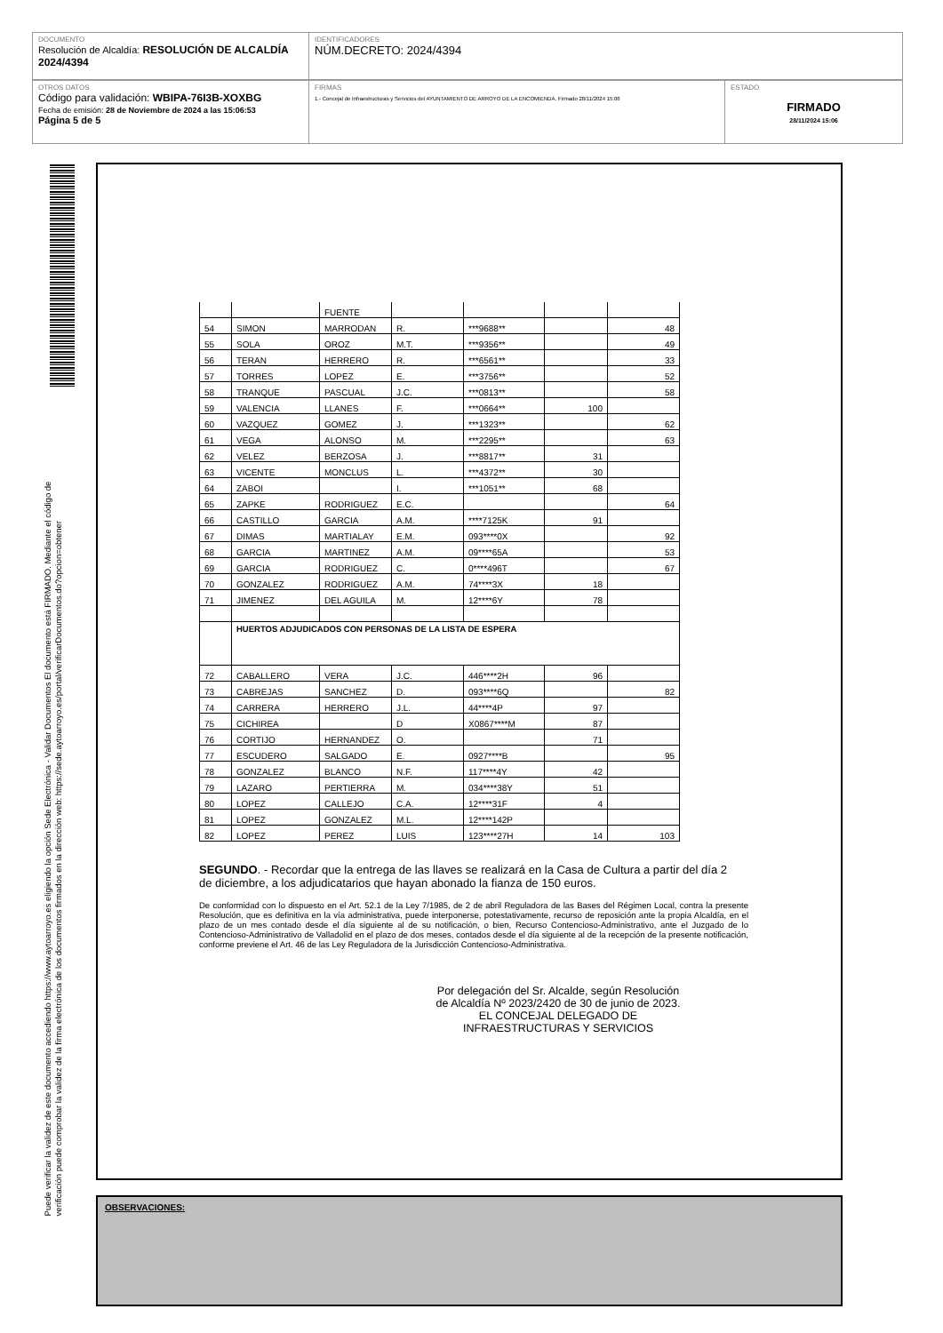DOCUMENTO
Resolución de Alcaldía: RESOLUCIÓN DE ALCALDÍA 2024/4394
IDENTIFICADORES
NÚM.DECRETO: 2024/4394
OTROS DATOS
Código para validación: WBIPA-76I3B-XOXBG
Fecha de emisión: 28 de Noviembre de 2024 a las 15:06:53
Página 5 de 5
FIRMAS
1.- Concejal de Infraestructuras y Servicios del AYUNTAMIENTO DE ARROYO DE LA ENCOMIENDA. Firmado 28/11/2024 15:06
ESTADO
FIRMADO
28/11/2024 15:06
Puede verificar la validez de este documento accediendo https://www.aytoarroyo.es eligiendo la opción Sede Electrónica - Validar Documentos El documento está FIRMADO. Mediante el código de
verificación puede comprobar la validez de la firma electrónica de los documentos firmados en la dirección web: https://sede.aytoarroyo.es/portal/verificarDocumentos.do?opcion=obtener
| | | FUENTE | | | | |
| 54 | SIMON | MARRODAN | R. | ***9688** | | 48 |
| 55 | SOLA | OROZ | M.T. | ***9356** | | 49 |
| 56 | TERAN | HERRERO | R. | ***6561** | | 33 |
| 57 | TORRES | LOPEZ | E. | ***3756** | | 52 |
| 58 | TRANQUE | PASCUAL | J.C. | ***0813** | | 58 |
| 59 | VALENCIA | LLANES | F. | ***0664** | 100 | |
| 60 | VAZQUEZ | GOMEZ | J. | ***1323** | | 62 |
| 61 | VEGA | ALONSO | M. | ***2295** | | 63 |
| 62 | VELEZ | BERZOSA | J. | ***8817** | 31 | |
| 63 | VICENTE | MONCLUS | L. | ***4372** | 30 | |
| 64 | ZABOI | | I. | ***1051** | 68 | |
| 65 | ZAPKE | RODRIGUEZ | E.C. | | | 64 |
| 66 | CASTILLO | GARCIA | A.M. | ****7125K | 91 | |
| 67 | DIMAS | MARTIALAY | E.M. | 093****0X | | 92 |
| 68 | GARCIA | MARTINEZ | A.M. | 09****65A | | 53 |
| 69 | GARCIA | RODRIGUEZ | C. | 0****496T | | 67 |
| 70 | GONZALEZ | RODRIGUEZ | A.M. | 74****3X | 18 | |
| 71 | JIMENEZ | DEL AGUILA | M. | 12****6Y | 78 | |
| | HUERTOS ADJUDICADOS CON PERSONAS DE LA LISTA DE ESPERA | | | | | |
| 72 | CABALLERO | VERA | J.C. | 446****2H | 96 | |
| 73 | CABREJAS | SANCHEZ | D. | 093****6Q | | 82 |
| 74 | CARRERA | HERRERO | J.L. | 44****4P | 97 | |
| 75 | CICHIREA | | D | X0867****M | 87 | |
| 76 | CORTIJO | HERNANDEZ | O. | | 71 | |
| 77 | ESCUDERO | SALGADO | E. | 0927****B | | 95 |
| 78 | GONZALEZ | BLANCO | N.F. | 117****4Y | 42 | |
| 79 | LAZARO | PERTIERRA | M. | 034****38Y | 51 | |
| 80 | LOPEZ | CALLEJO | C.A. | 12****31F | 4 | |
| 81 | LOPEZ | GONZALEZ | M.L. | 12****142P | | |
| 82 | LOPEZ | PEREZ | LUIS | 123****27H | 14 | 103 |
SEGUNDO. - Recordar que la entrega de las llaves se realizará en la Casa de Cultura a partir del día 2 de diciembre, a los adjudicatarios que hayan abonado la fianza de 150 euros.
De conformidad con lo dispuesto en el Art. 52.1 de la Ley 7/1985, de 2 de abril Reguladora de las Bases del Régimen Local, contra la presente Resolución, que es definitiva en la vía administrativa, puede interponerse, potestativamente, recurso de reposición ante la propia Alcaldía, en el plazo de un mes contado desde el día siguiente al de su notificación, o bien, Recurso Contencioso-Administrativo, ante el Juzgado de lo Contencioso-Administrativo de Valladolid en el plazo de dos meses, contados desde el día siguiente al de la recepción de la presente notificación, conforme previene el Art. 46 de las Ley Reguladora de la Jurisdicción Contencioso-Administrativa.
Por delegación del Sr. Alcalde, según Resolución
de Alcaldía Nº 2023/2420 de 30 de junio de 2023.
EL CONCEJAL DELEGADO DE
INFRAESTRUCTURAS Y SERVICIOS
OBSERVACIONES: